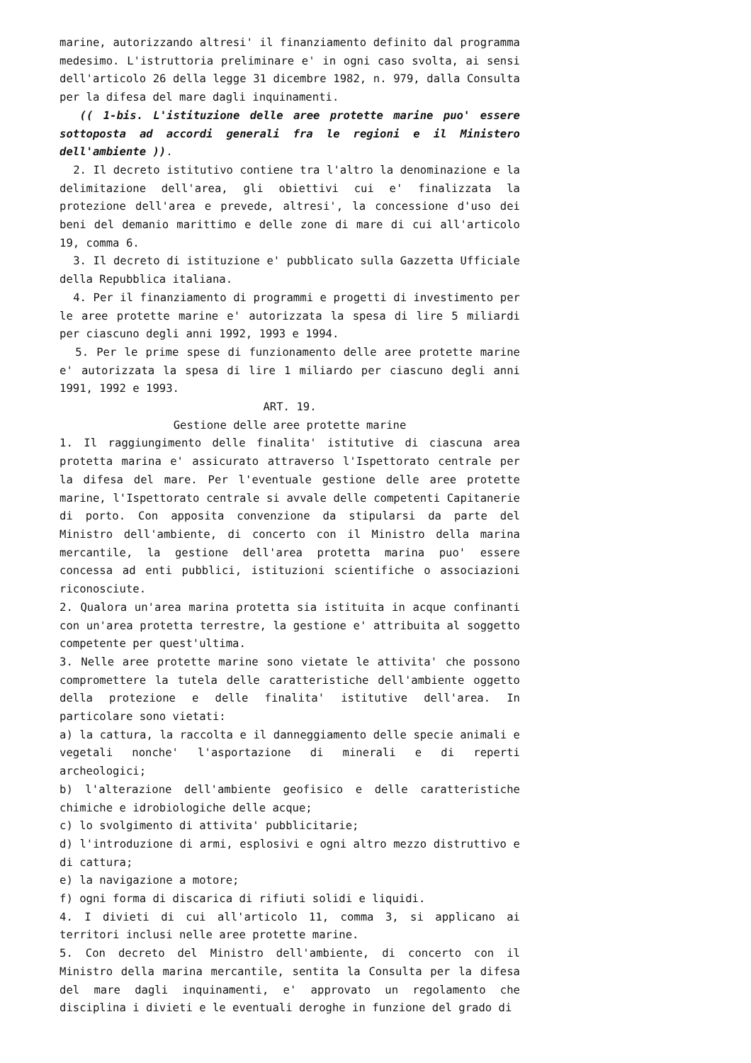marine, autorizzando altresi' il finanziamento definito dal programma medesimo. L'istruttoria preliminare e' in ogni caso svolta, ai sensi dell'articolo 26 della legge 31 dicembre 1982, n. 979, dalla Consulta per la difesa del mare dagli inquinamenti.
(( 1-bis. L'istituzione delle aree protette marine puo' essere sottoposta ad accordi generali fra le regioni e il Ministero dell'ambiente )).
2. Il decreto istitutivo contiene tra l'altro la denominazione e la delimitazione dell'area, gli obiettivi cui e' finalizzata la protezione dell'area e prevede, altresi', la concessione d'uso dei beni del demanio marittimo e delle zone di mare di cui all'articolo 19, comma 6.
3. Il decreto di istituzione e' pubblicato sulla Gazzetta Ufficiale della Repubblica italiana.
4. Per il finanziamento di programmi e progetti di investimento per le aree protette marine e' autorizzata la spesa di lire 5 miliardi per ciascuno degli anni 1992, 1993 e 1994.
5. Per le prime spese di funzionamento delle aree protette marine e' autorizzata la spesa di lire 1 miliardo per ciascuno degli anni 1991, 1992 e 1993.
ART. 19.
Gestione delle aree protette marine
1. Il raggiungimento delle finalita' istitutive di ciascuna area protetta marina e' assicurato attraverso l'Ispettorato centrale per la difesa del mare. Per l'eventuale gestione delle aree protette marine, l'Ispettorato centrale si avvale delle competenti Capitanerie di porto. Con apposita convenzione da stipularsi da parte del Ministro dell'ambiente, di concerto con il Ministro della marina mercantile, la gestione dell'area protetta marina puo' essere concessa ad enti pubblici, istituzioni scientifiche o associazioni riconosciute.
2. Qualora un'area marina protetta sia istituita in acque confinanti con un'area protetta terrestre, la gestione e' attribuita al soggetto competente per quest'ultima.
3. Nelle aree protette marine sono vietate le attivita' che possono compromettere la tutela delle caratteristiche dell'ambiente oggetto della protezione e delle finalita' istitutive dell'area. In particolare sono vietati:
a) la cattura, la raccolta e il danneggiamento delle specie animali e vegetali nonche' l'asportazione di minerali e di reperti archeologici;
b) l'alterazione dell'ambiente geofisico e delle caratteristiche chimiche e idrobiologiche delle acque;
c) lo svolgimento di attivita' pubblicitarie;
d) l'introduzione di armi, esplosivi e ogni altro mezzo distruttivo e di cattura;
e) la navigazione a motore;
f) ogni forma di discarica di rifiuti solidi e liquidi.
4. I divieti di cui all'articolo 11, comma 3, si applicano ai territori inclusi nelle aree protette marine.
5. Con decreto del Ministro dell'ambiente, di concerto con il Ministro della marina mercantile, sentita la Consulta per la difesa del mare dagli inquinamenti, e' approvato un regolamento che disciplina i divieti e le eventuali deroghe in funzione del grado di